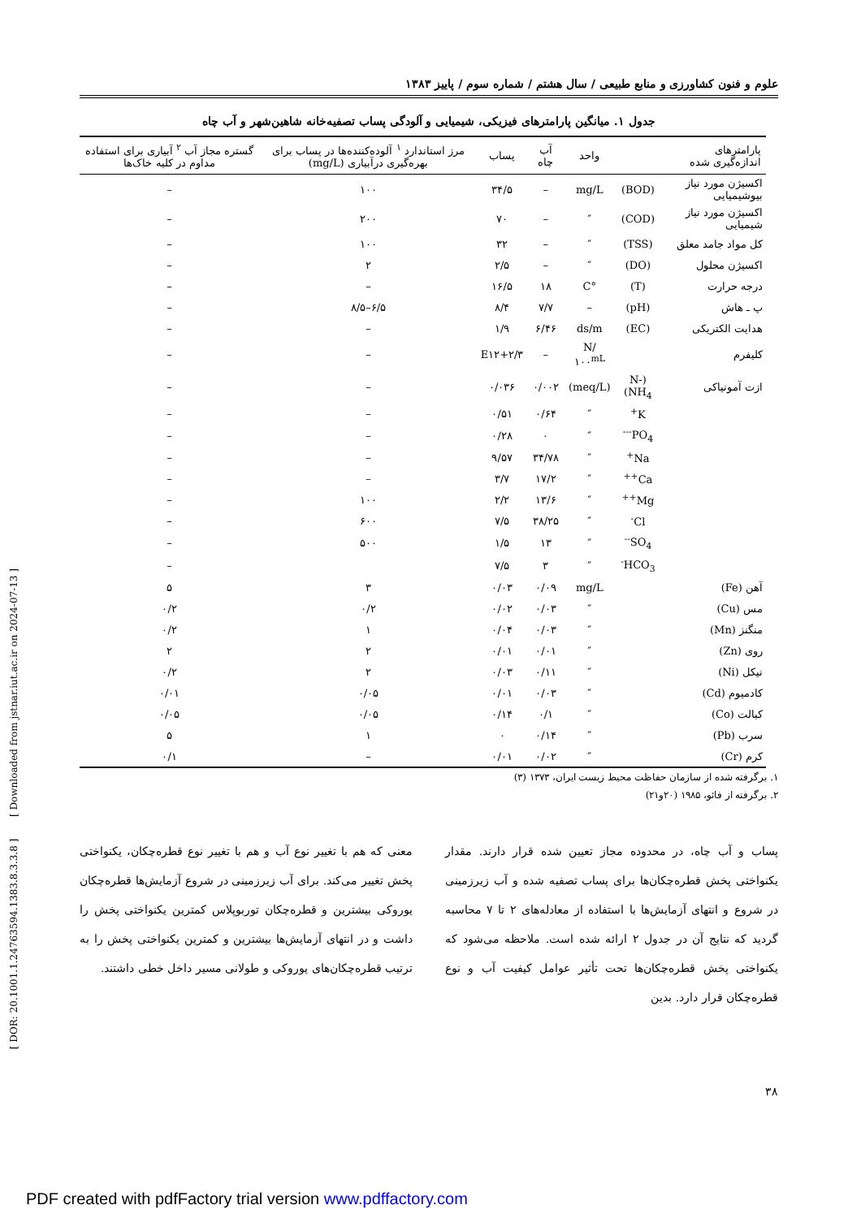علوم و فنون کشاورزی و منابع طبیعی / سال هشتم / شماره سوم / پاییز ۱۳۸۳
جدول ۱. میانگین پارامترهای فیزیکی، شیمیایی و آلودگی پساب تصفیه‌خانه شاهین‌شهر و آب چاه
| پارامترهای اندازه‌گیری شده | | واحد | آب چاه | پساب | مرز استاندارد <sup>۱</sup> آلوده‌کننده‌ها در پساب برای بهره‌گیری درآبیاری (mg/L) | گستره مجاز آب <sup>۲</sup> آبیاری برای استفاده مداوم در کلیه خاک‌ها |
| --- | --- | --- | --- | --- | --- | --- |
| اکسیژن مورد نیاز بیوشیمیایی | (BOD) | mg/L | – | ۳۴/۵ | ۱۰۰ | – |
| اکسیژن مورد نیاز شیمیایی | (COD) | ″ | – | ۷۰ | ۲۰۰ | – |
| کل مواد جامد معلق | (TSS) | ″ | – | ۳۲ | ۱۰۰ | – |
| اکسیژن محلول | (DO) | ″ | – | ۲/۵ | ۲ | – |
| درجه حرارت | (T) | °C | ۱۸ | ۱۶/۵ | – | – |
| پ ـ هاش | (pH) | – | ۷/۷ | ۸/۴ | ۶/۵–۸/۵ | – |
| هدایت الکتریکی | (EC) | ds/m | ۶/۴۶ | ۱/۹ | – | – |
| کلیفرم | | N/۱۰۰<sup>mL</sup> | – | ۲/۳+E۱۲ | – | – |
| ازت آمونیاکی | (N-NH<sub>4</sub>) | (meq/L) | ۰/۰۰۲ | ۰/۰۳۶ | – | – |
| | K<sup>+</sup> | ″ | ۰/۶۴ | ۰/۵۱ | – | – |
| | PO<sub>4</sub><sup>---</sup> | ″ | ۰ | ۰/۲۸ | – | – |
| | Na<sup>+</sup> | ″ | ۳۴/۷۸ | ۹/۵۷ | – | – |
| | Ca<sup>++</sup> | ″ | ۱۷/۲ | ۳/۷ | – | – |
| | Mg<sup>++</sup> | ″ | ۱۳/۶ | ۲/۲ | ۱۰۰ | – |
| | Cl<sup>-</sup> | ″ | ۳۸/۲۵ | ۷/۵ | ۶۰۰ | – |
| | SO<sub>4</sub><sup>--</sup> | ″ | ۱۳ | ۱/۵ | ۵۰۰ | – |
| | HCO<sub>3</sub><sup>-</sup> | ″ | ۳ | ۷/۵ | | – |
| آهن (Fe) | | mg/L | ۰/۰۹ | ۰/۰۳ | ۳ | ۵ |
| مس (Cu) | | ″ | ۰/۰۳ | ۰/۰۲ | ۰/۲ | ۰/۲ |
| منگنز (Mn) | | ″ | ۰/۰۳ | ۰/۰۴ | ۱ | ۰/۲ |
| روی (Zn) | | ″ | ۰/۰۱ | ۰/۰۱ | ۲ | ۲ |
| نیکل (Ni) | | ″ | ۰/۱۱ | ۰/۰۳ | ۲ | ۰/۲ |
| کادمیوم (Cd) | | ″ | ۰/۰۳ | ۰/۰۱ | ۰/۰۵ | ۰/۰۱ |
| کبالت (Co) | | ″ | ۰/۱ | ۰/۱۴ | ۰/۰۵ | ۰/۰۵ |
| سرب (Pb) | | ″ | ۰/۱۴ | ۰ | ۱ | ۵ |
| کرم (Cr) | | ″ | ۰/۰۲ | ۰/۰۱ | – | ۰/۱ |
۱. برگرفته شده از سازمان حفاظت محیط زیست ایران، ۱۳۷۳ (۳)
۲. برگرفته از فائو، ۱۹۸۵ (۲۰و۲۱)
پساب و آب چاه، در محدوده مجاز تعیین شده قرار دارند. مقدار یکنواختی پخش قطره‌چکان‌ها برای پساب تصفیه شده و آب زیرزمینی در شروع و انتهای آزمایش‌ها با استفاده از معادله‌های ۲ تا ۷ محاسبه گردید که نتایج آن در جدول ۲ ارائه شده است. ملاحظه می‌شود که یکنواختی پخش قطره‌چکان‌ها تحت تأثیر عوامل کیفیت آب و نوع قطره‌چکان قرار دارد. بدین
معنی که هم با تغییر نوع آب و هم با تغییر نوع قطره‌چکان، یکنواختی پخش تغییر می‌کند. برای آب زیرزمینی در شروع آزمایش‌ها قطره‌چکان یوروکی بیشترین و قطره‌چکان توربوپلاس کمترین یکنواختی پخش را داشت و در انتهای آزمایش‌ها بیشترین و کمترین یکنواختی پخش را به ترتیب قطره‌چکان‌های یوروکی و طولانی مسیر داخل خطی داشتند.
۳۸
[ DOR: 20.1001.1.24763594.1383.8.3.3.8 ] [ Downloaded from jstnar.iut.ac.ir on 2024-07-13 ]
PDF created with pdfFactory trial version www.pdffactory.com